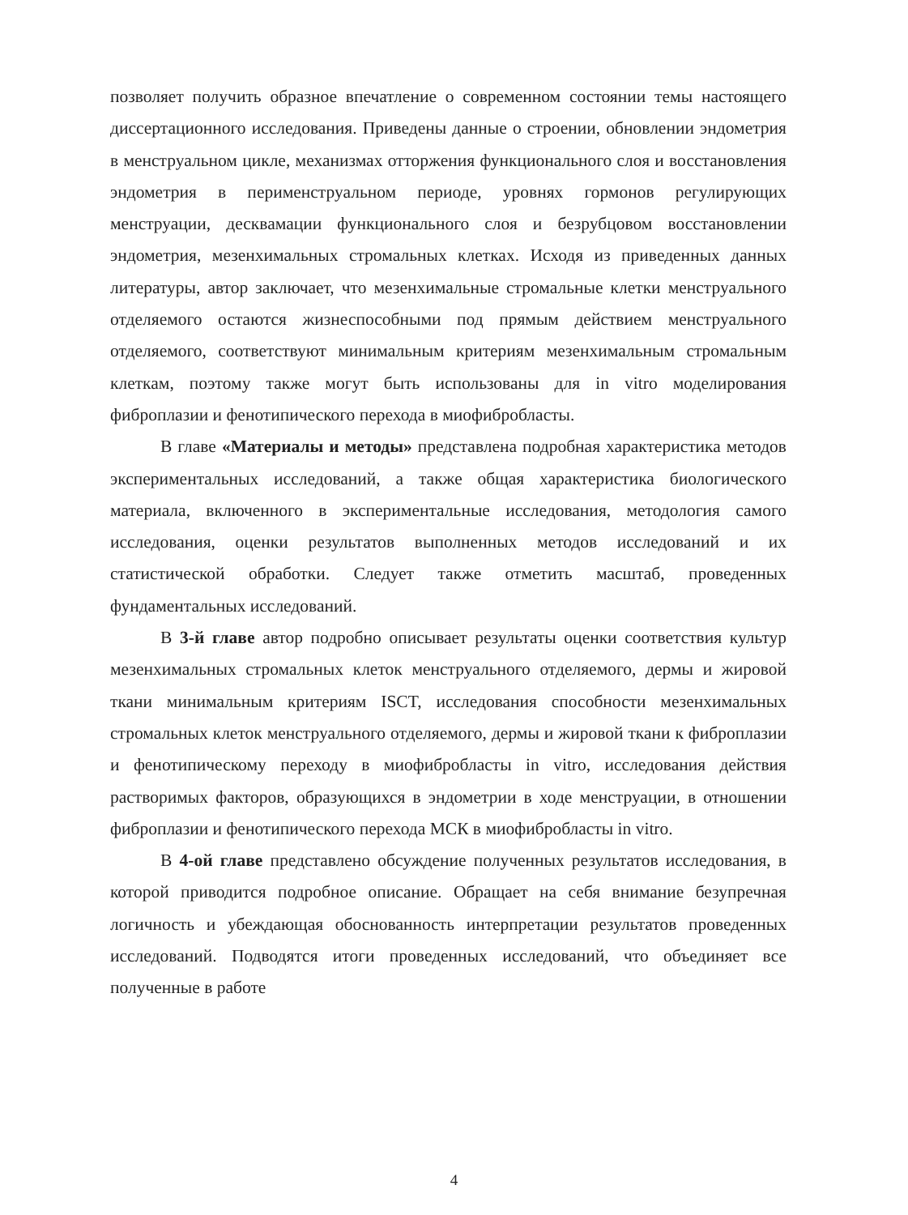позволяет получить образное впечатление о современном состоянии темы настоящего диссертационного исследования. Приведены данные о строении, обновлении эндометрия в менструальном цикле, механизмах отторжения функционального слоя и восстановления эндометрия в перименструальном периоде, уровнях гормонов регулирующих менструации, десквамации функционального слоя и безрубцовом восстановлении эндометрия, мезенхимальных стромальных клетках. Исходя из приведенных данных литературы, автор заключает, что мезенхимальные стромальные клетки менструального отделяемого остаются жизнеспособными под прямым действием менструального отделяемого, соответствуют минимальным критериям мезенхимальным стромальным клеткам, поэтому также могут быть использованы для in vitro моделирования фиброплазии и фенотипического перехода в миофибробласты.
В главе «Материалы и методы» представлена подробная характеристика методов экспериментальных исследований, а также общая характеристика биологического материала, включенного в экспериментальные исследования, методология самого исследования, оценки результатов выполненных методов исследований и их статистической обработки. Следует также отметить масштаб, проведенных фундаментальных исследований.
В 3-й главе автор подробно описывает результаты оценки соответствия культур мезенхимальных стромальных клеток менструального отделяемого, дермы и жировой ткани минимальным критериям ISCT, исследования способности мезенхимальных стромальных клеток менструального отделяемого, дермы и жировой ткани к фиброплазии и фенотипическому переходу в миофибробласты in vitro, исследования действия растворимых факторов, образующихся в эндометрии в ходе менструации, в отношении фиброплазии и фенотипического перехода МСК в миофибробласты in vitro.
В 4-ой главе представлено обсуждение полученных результатов исследования, в которой приводится подробное описание. Обращает на себя внимание безупречная логичность и убеждающая обоснованность интерпретации результатов проведенных исследований. Подводятся итоги проведенных исследований, что объединяет все полученные в работе
4